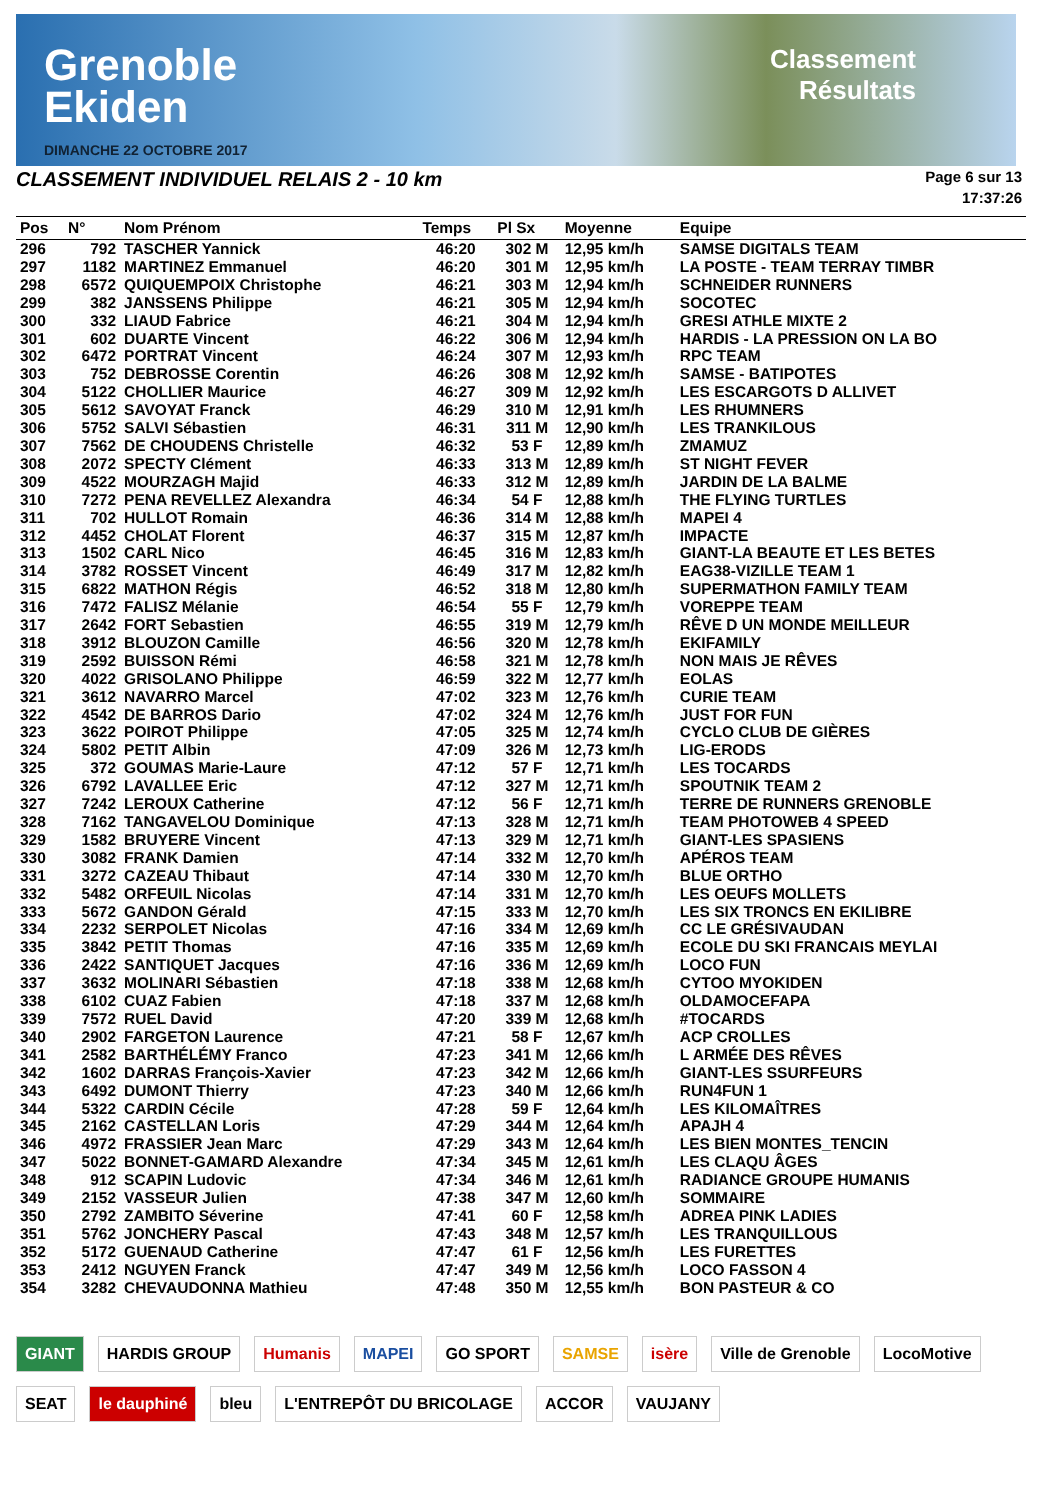Grenoble
Ekiden
DIMANCHE 22 OCTOBRE 2017
Classement
Résultats
CLASSEMENT INDIVIDUEL RELAIS 2 - 10 km
Page 6 sur 13
17:37:26
| Pos | N° | Nom Prénom | Temps | Pl Sx | Moyenne | Equipe |
| --- | --- | --- | --- | --- | --- | --- |
| 296 | 792 | TASCHER Yannick | 46:20 | 302 M | 12,95 km/h | SAMSE DIGITALS TEAM |
| 297 | 1182 | MARTINEZ Emmanuel | 46:20 | 301 M | 12,95 km/h | LA POSTE - TEAM TERRAY TIMBR |
| 298 | 6572 | QUIQUEMPOIX Christophe | 46:21 | 303 M | 12,94 km/h | SCHNEIDER RUNNERS |
| 299 | 382 | JANSSENS Philippe | 46:21 | 305 M | 12,94 km/h | SOCOTEC |
| 300 | 332 | LIAUD Fabrice | 46:21 | 304 M | 12,94 km/h | GRESI ATHLE MIXTE 2 |
| 301 | 602 | DUARTE Vincent | 46:22 | 306 M | 12,94 km/h | HARDIS - LA PRESSION ON LA BO |
| 302 | 6472 | PORTRAT Vincent | 46:24 | 307 M | 12,93 km/h | RPC TEAM |
| 303 | 752 | DEBROSSE Corentin | 46:26 | 308 M | 12,92 km/h | SAMSE - BATIPOTES |
| 304 | 5122 | CHOLLIER Maurice | 46:27 | 309 M | 12,92 km/h | LES ESCARGOTS D ALLIVET |
| 305 | 5612 | SAVOYAT Franck | 46:29 | 310 M | 12,91 km/h | LES RHUMNERS |
| 306 | 5752 | SALVI Sébastien | 46:31 | 311 M | 12,90 km/h | LES TRANKILOUS |
| 307 | 7562 | DE CHOUDENS Christelle | 46:32 | 53 F | 12,89 km/h | ZMAMUZ |
| 308 | 2072 | SPECTY Clément | 46:33 | 313 M | 12,89 km/h | ST NIGHT FEVER |
| 309 | 4522 | MOURZAGH Majid | 46:33 | 312 M | 12,89 km/h | JARDIN DE LA BALME |
| 310 | 7272 | PENA REVELLEZ Alexandra | 46:34 | 54 F | 12,88 km/h | THE FLYING TURTLES |
| 311 | 702 | HULLOT Romain | 46:36 | 314 M | 12,88 km/h | MAPEI 4 |
| 312 | 4452 | CHOLAT Florent | 46:37 | 315 M | 12,87 km/h | IMPACTE |
| 313 | 1502 | CARL Nico | 46:45 | 316 M | 12,83 km/h | GIANT-LA BEAUTE ET LES BETES |
| 314 | 3782 | ROSSET Vincent | 46:49 | 317 M | 12,82 km/h | EAG38-VIZILLE TEAM 1 |
| 315 | 6822 | MATHON Régis | 46:52 | 318 M | 12,80 km/h | SUPERMATHON FAMILY TEAM |
| 316 | 7472 | FALISZ Mélanie | 46:54 | 55 F | 12,79 km/h | VOREPPE TEAM |
| 317 | 2642 | FORT Sebastien | 46:55 | 319 M | 12,79 km/h | RÊVE D UN MONDE MEILLEUR |
| 318 | 3912 | BLOUZON Camille | 46:56 | 320 M | 12,78 km/h | EKIFAMILY |
| 319 | 2592 | BUISSON Rémi | 46:58 | 321 M | 12,78 km/h | NON MAIS JE RÊVES |
| 320 | 4022 | GRISOLANO Philippe | 46:59 | 322 M | 12,77 km/h | EOLAS |
| 321 | 3612 | NAVARRO Marcel | 47:02 | 323 M | 12,76 km/h | CURIE TEAM |
| 322 | 4542 | DE BARROS Dario | 47:02 | 324 M | 12,76 km/h | JUST FOR FUN |
| 323 | 3622 | POIROT Philippe | 47:05 | 325 M | 12,74 km/h | CYCLO CLUB DE GIÈRES |
| 324 | 5802 | PETIT Albin | 47:09 | 326 M | 12,73 km/h | LIG-ERODS |
| 325 | 372 | GOUMAS Marie-Laure | 47:12 | 57 F | 12,71 km/h | LES TOCARDS |
| 326 | 6792 | LAVALLEE Eric | 47:12 | 327 M | 12,71 km/h | SPOUTNIK TEAM 2 |
| 327 | 7242 | LEROUX Catherine | 47:12 | 56 F | 12,71 km/h | TERRE DE RUNNERS GRENOBLE |
| 328 | 7162 | TANGAVELOU Dominique | 47:13 | 328 M | 12,71 km/h | TEAM PHOTOWEB 4 SPEED |
| 329 | 1582 | BRUYERE Vincent | 47:13 | 329 M | 12,71 km/h | GIANT-LES SPASIENS |
| 330 | 3082 | FRANK Damien | 47:14 | 332 M | 12,70 km/h | APÉROS TEAM |
| 331 | 3272 | CAZEAU Thibaut | 47:14 | 330 M | 12,70 km/h | BLUE ORTHO |
| 332 | 5482 | ORFEUIL Nicolas | 47:14 | 331 M | 12,70 km/h | LES OEUFS MOLLETS |
| 333 | 5672 | GANDON Gérald | 47:15 | 333 M | 12,70 km/h | LES SIX TRONCS EN EKILIBRE |
| 334 | 2232 | SERPOLET Nicolas | 47:16 | 334 M | 12,69 km/h | CC LE GRÉSIVAUDAN |
| 335 | 3842 | PETIT Thomas | 47:16 | 335 M | 12,69 km/h | ECOLE DU SKI FRANCAIS MEYLAI |
| 336 | 2422 | SANTIQUET Jacques | 47:16 | 336 M | 12,69 km/h | LOCO FUN |
| 337 | 3632 | MOLINARI Sébastien | 47:18 | 338 M | 12,68 km/h | CYTOO MYOKIDEN |
| 338 | 6102 | CUAZ Fabien | 47:18 | 337 M | 12,68 km/h | OLDAMOCEFAPA |
| 339 | 7572 | RUEL David | 47:20 | 339 M | 12,68 km/h | #TOCARDS |
| 340 | 2902 | FARGETON Laurence | 47:21 | 58 F | 12,67 km/h | ACP CROLLES |
| 341 | 2582 | BARTHÉLÉMY Franco | 47:23 | 341 M | 12,66 km/h | L ARMÉE DES RÊVES |
| 342 | 1602 | DARRAS François-Xavier | 47:23 | 342 M | 12,66 km/h | GIANT-LES SSURFEURS |
| 343 | 6492 | DUMONT Thierry | 47:23 | 340 M | 12,66 km/h | RUN4FUN 1 |
| 344 | 5322 | CARDIN Cécile | 47:28 | 59 F | 12,64 km/h | LES KILOMAÎTRES |
| 345 | 2162 | CASTELLAN Loris | 47:29 | 344 M | 12,64 km/h | APAJH 4 |
| 346 | 4972 | FRASSIER Jean Marc | 47:29 | 343 M | 12,64 km/h | LES BIEN MONTES_TENCIN |
| 347 | 5022 | BONNET-GAMARD Alexandre | 47:34 | 345 M | 12,61 km/h | LES CLAQU ÂGES |
| 348 | 912 | SCAPIN Ludovic | 47:34 | 346 M | 12,61 km/h | RADIANCE GROUPE HUMANIS |
| 349 | 2152 | VASSEUR Julien | 47:38 | 347 M | 12,60 km/h | SOMMAIRE |
| 350 | 2792 | ZAMBITO Séverine | 47:41 | 60 F | 12,58 km/h | ADREA PINK LADIES |
| 351 | 5762 | JONCHERY Pascal | 47:43 | 348 M | 12,57 km/h | LES TRANQUILLOUS |
| 352 | 5172 | GUENAUD Catherine | 47:47 | 61 F | 12,56 km/h | LES FURETTES |
| 353 | 2412 | NGUYEN Franck | 47:47 | 349 M | 12,56 km/h | LOCO FASSON 4 |
| 354 | 3282 | CHEVAUDONNA Mathieu | 47:48 | 350 M | 12,55 km/h | BON PASTEUR & CO |
GIANT HARDIS GROUP Humanis MAPEI GO SPORT SAMSE isère Ville de Grenoble LocoMotive SEAT le dauphiné bleu L'ENTREPÔT DU BRICOLAGE ACCOR VAUJANY